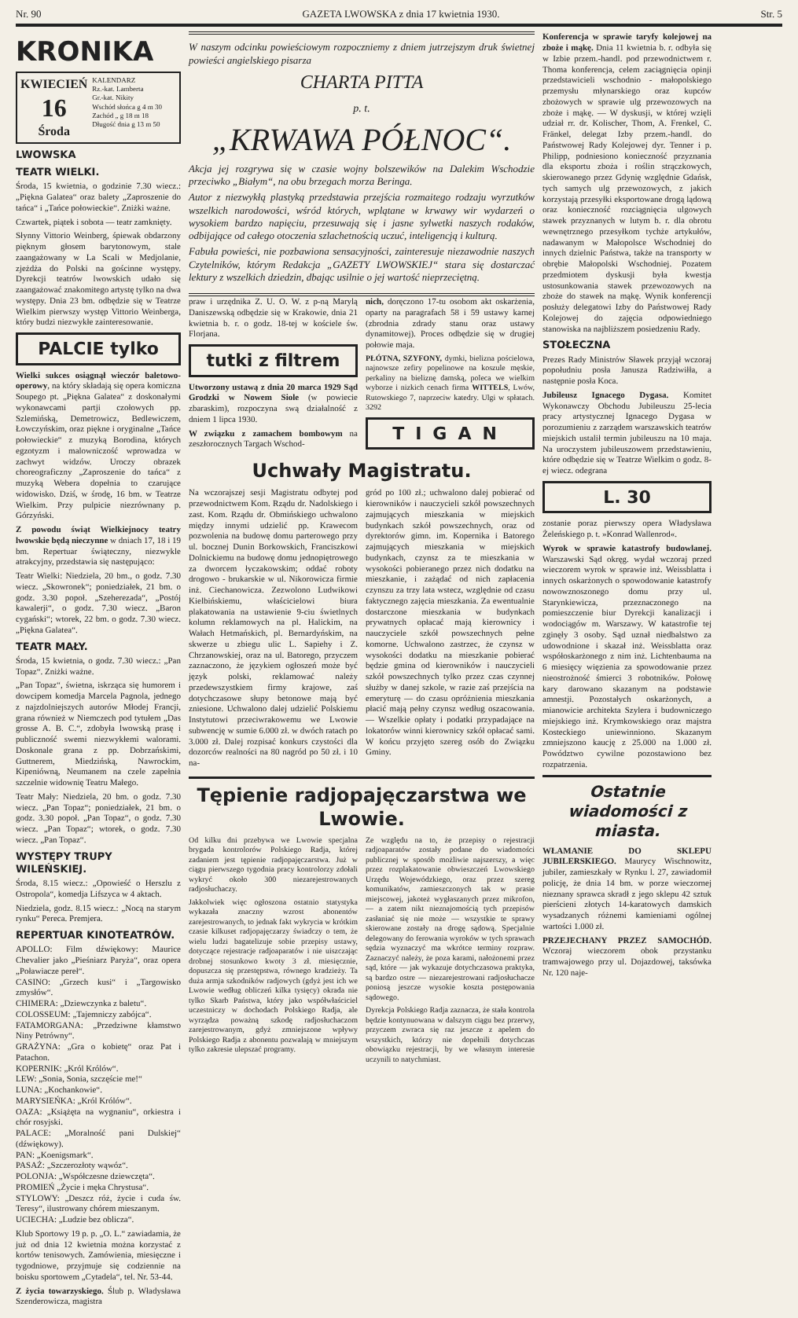Nr. 90 GAZETA LWOWSKA z dnia 17 kwietnia 1930. Str. 5
KRONIKA
KWIECIEŃ
16
Środa
KALENDARZ
Rz.-kat. Lamberta
Gr.-kat. Nikity
Wschód słońca g 4 m 30
Zachód „ g 18 m 18
Długość dnia g 13 m 50
LWOWSKA
TEATR WIELKI.
Środa, 15 kwietnia, o godzinie 7.30 wiecz.: „Piękna Galatea“ oraz balety „Zaproszenie do tańca“ i „Tańce połowieckie“. Zniżki ważne.
Czwartek, piątek i sobota — teatr zamknięty.
Słynny Vittorio Weinberg, śpiewak obdarzony pięknym głosem barytonowym, stale zaangażowany w La Scali w Medjolanie, zjeżdża do Polski na gościnne występy. Dyrekcji teatrów lwowskich udało się zaangażować znakomitego artystę tylko na dwa występy. Dnia 23 bm. odbędzie się w Teatrze Wielkim pierwszy występ Vittorio Weinberga, który budzi niezwykłe zainteresowanie.
PALCIE tylko
Wielki sukces osiągnął wieczór baletowo-operowy, na który składają się opera komiczna Soupego pt. „Piękna Galatea“ z doskonałymi wykonawcami partji czołowych pp. Szlemińską, Demetrowicz, Bedlewiczem, Łowczyńskim, oraz piękne i oryginalne „Tańce połowieckie“ z muzyką Borodina, których egzotyzm i malowniczość wprowadza w zachwyt widzów. Uroczy obrazek choreograficzny „Zaproszenie do tańca“ z muzyką Webera dopełnia to czarujące widowisko. Dziś, w środę, 16 bm. w Teatrze Wielkim. Przy pulpicie niezrównany p. Górzyński.
Z powodu świąt Wielkiejnocy teatry lwowskie będą nieczynne w dniach 17, 18 i 19 bm. Repertuar świąteczny, niezwykle atrakcyjny, przedstawia się następująco:
Teatr Wielki: Niedziela, 20 bm., o godz. 7.30 wiecz. „Skowronek“; poniedziałek, 21 bm. o godz. 3.30 popoł. „Szeherezada“, „Postój kawalerji“, o godz. 7.30 wiecz. „Baron cygański“; wtorek, 22 bm. o godz. 7.30 wiecz. „Piękna Galatea“.
TEATR MAŁY.
Środa, 15 kwietnia, o godz. 7.30 wiecz.: „Pan Topaz“. Zniżki ważne.
„Pan Topaz“, świetna, iskrząca się humorem i dowcipem komedja Marcela Pagnola, jednego z najzdolniejszych autorów Młodej Francji, grana również w Niemczech pod tytułem „Das grosse A. B. C.“, zdobyła lwowską prasę i publiczność swemi niezwykłemi walorami. Doskonale grana z pp. Dobrzańskimi, Guttnerem, Miedzińską, Nawrockim, Kipeniówną, Neumanem na czele zapełnia szczelnie widownię Teatru Małego.
Teatr Mały: Niedziela, 20 bm. o godz. 7.30 wiecz. „Pan Topaz“; poniedziałek, 21 bm. o godz. 3.30 popoł. „Pan Topaz“, o godz. 7.30 wiecz. „Pan Topaz“; wtorek, o godz. 7.30 wiecz. „Pan Topaz“.
WYSTĘPY TRUPY WILEŃSKIEJ.
Środa, 8.15 wiecz.: „Opowieść o Herszlu z Ostropola“, komedja Lifszyca w 4 aktach.
Niedziela, godz. 8.15 wiecz.: „Nocą na starym rynku“ Pereca. Premjera.
REPERTUAR KINOTEATRÓW.
APOLLO: Film dźwiękowy: Maurice Chevalier jako „Pieśniarz Paryża“, oraz opera „Poławiacze pereł“.
CASINO: „Grzech kusi“ i „Targowisko zmysłów“.
CHIMERA: „Dziewczynka z baletu“.
COLOSSEUM: „Tajemniczy zabójca“.
FATAMORGANA: „Przedziwne kłamstwo Niny Petrówny“.
GRAŻYNA: „Gra o kobietę“ oraz Pat i Patachon.
KOPERNIK: „Król Królów“.
LEW: „Sonia, Sonia, szczęście me!“
LUNA: „Kochankowie“.
MARYSIEŃKA: „Król Królów“.
OAZA: „Książęta na wygnaniu“, orkiestra i chór rosyjski.
PALACE: „Moralność pani Dulskiej“ (dźwiękowy).
PAN: „Koenigsmark“.
PASAŻ: „Szczerozłoty wąwóz“.
POLONJA: „Współczesne dziewczęta“.
PROMIEŃ „Życie i męka Chrystusa“.
STYLOWY: „Deszcz róż, życie i cuda św. Teresy“, ilustrowany chórem mieszanym.
UCIECHA: „Ludzie bez oblicza“.
Klub Sportowy 19 p. p. „O. L.“ zawiadamia, że już od dnia 12 kwietnia można korzystać z kortów tenisowych. Zamówienia, miesięczne i tygodniowe, przyjmuje się codziennie na boisku sportowem „Cytadela“, tel. Nr. 53-44.
Z życia towarzyskiego. Ślub p. Władysława Szenderowicza, magistra
W naszym odcinku powieściowym rozpoczniemy z dniem jutrzejszym druk świetnej powieści angielskiego pisarza
CHARTA PITTA
p. t.
„KRWAWA PÓŁNOC“.
Akcja jej rozgrywa się w czasie wojny bolszewików na Dalekim Wschodzie przeciwko „Białym“, na obu brzegach morza Beringa.
Autor z niezwykłą plastyką przedstawia przejścia rozmaitego rodzaju wyrzutków wszelkich narodowości, wśród których, wplątane w krwawy wir wydarzeń o wysokiem bardzo napięciu, przesuwają się i jasne sylwetki naszych rodaków, odbijające od całego otoczenia szlachetnością uczuć, inteligencją i kulturą.
Fabuła powieści, nie pozbawiona sensacyjności, zainteresuje niezawodnie naszych Czytelników, którym Redakcja „GAZETY LWOWSKIEJ“ stara się dostarczać lektury z wszelkich dziedzin, dbając usilnie o jej wartość nieprzeciętną.
praw i urzędnika Z. U. O. W. z p-ną Marylą Daniszewską odbędzie się w Krakowie, dnia 21 kwietnia b. r. o godz. 18-tej w kościele św. Florjana.
tutki z filtrem
Utworzony ustawą z dnia 20 marca 1929 Sąd Grodzki w Nowem Siole (w powiecie zbaraskim), rozpoczyna swą działalność z dniem 1 lipca 1930.
W związku z zamachem bombowym na zeszłorocznych Targach Wschod-
nich, doręczono 17-tu osobom akt oskarżenia, oparty na paragrafach 58 i 59 ustawy karnej (zbrodnia zdrady stanu oraz ustawy dynamitowej). Proces odbędzie się w drugiej połowie maja.
PŁÓTNA, SZYFONY, dymki, bielizna pościelowa, najnowsze zefiry popelinowe na koszule męskie, perkaliny na bieliznę damską, poleca we wielkim wyborze i nizkich cenach firma WITTELS, Lwów, Rutowskiego 7, naprzeciw katedry. Ulgi w spłatach. 3292
TIGAN
Uchwały Magistratu.
Na wczorajszej sesji Magistratu odbytej pod przewodnictwem Kom. Rządu dr. Nadolskiego i zast. Kom. Rządu dr. Obmińskiego uchwalono między innymi udzielić pp. Krawecom pozwolenia na budowę domu parterowego przy ul. bocznej Dunin Borkowskich, Franciszkowi Dolnickiemu na budowę domu jednopiętrowego za dworcem łyczakowskim; oddać roboty drogowo - brukarskie w ul. Nikorowicza firmie inż. Ciechanowicza. Zezwolono Ludwikowi Kielbińskiemu, właścicielowi biura plakatowania na ustawienie 9-ciu świetlnych kolumn reklamowych na pl. Halickim, na Wałach Hetmańskich, pl. Bernardyńskim, na skwerze u zbiegu ulic L. Sapiehy i Z. Chrzanowskiej, oraz na ul. Batorego, przyczem zaznaczono, że językiem ogłoszeń może być język polski, reklamować należy przedewszystkiem firmy krajowe, zaś dotychczasowe słupy betonowe mają być zniesione. Uchwalono dalej udzielić Polskiemu Instytutowi przeciwrakowemu we Lwowie subwencję w sumie 6.000 zł. w dwóch ratach po 3.000 zł. Dalej rozpisać konkurs czystości dla dozorców realności na 80 nagród po 50 zł. i 10 na-
gród po 100 zł.; uchwalono dalej pobierać od kierowników i nauczycieli szkół powszechnych zajmujących mieszkania w miejskich budynkach szkół powszechnych, oraz od dyrektorów gimn. im. Kopernika i Batorego zajmujących mieszkania w miejskich budynkach, czynsz za te mieszkania w wysokości pobieranego przez nich dodatku na mieszkanie, i zażądać od nich zapłacenia czynszu za trzy lata wstecz, względnie od czasu faktycznego zajęcia mieszkania. Za ewentualnie dostarczone mieszkania w budynkach prywatnych opłacać mają kierownicy i nauczyciele szkół powszechnych pełne komorne. Uchwalono zastrzec, że czynsz w wysokości dodatku na mieszkanie pobierać będzie gmina od kierowników i nauczycieli szkół powszechnych tylko przez czas czynnej służby w danej szkole, w razie zaś przejścia na emeryturę — do czasu opróżnienia mieszkania płacić mają pełny czynsz według oszacowania. — Wszelkie opłaty i podatki przypadające na lokatorów winni kierownicy szkół opłacać sami. W końcu przyjęto szereg osób do Związku Gminy.
Tępienie radjopajęczarstwa we Lwowie.
Od kilku dni przebywa we Lwowie specjalna brygada kontrolorów Polskiego Radja, której zadaniem jest tępienie radjopajęczarstwa. Już w ciągu pierwszego tygodnia pracy kontrolorzy zdołali wykryć około 300 niezarejestrowanych radjosłuchaczy.
Jakkolwiek więc ogłoszona ostatnio statystyka wykazała znaczny wzrost abonentów zarejestrowanych, to jednak fakt wykrycia w krótkim czasie kilkuset radjopajęczarzy świadczy o tem, że wielu ludzi bagatelizuje sobie przepisy ustawy, dotyczące rejestracje radjoaparatów i nie uiszczając drobnej stosunkowo kwoty 3 zł. miesięcznie, dopuszcza się przestępstwa, równego kradzieży. Ta duża armja szkodników radjowych (gdyż jest ich we Lwowie według obliczeń kilka tysięcy) okrada nie tylko Skarb Państwa, który jako współwłaściciel uczestniczy w dochodach Polskiego Radja, ale wyrządza poważną szkodę radjosłuchaczom zarejestrowanym, gdyż zmniejszone wpływy Polskiego Radja z abonentu pozwalają w mniejszym tylko zakresie ulepszać programy.
Ze względu na to, że przepisy o rejestracji radjoaparatów zostały podane do wiadomości publicznej w sposób możliwie najszerszy, a więc przez rozplakatowanie obwieszczeń Lwowskiego Urzędu Wojewódzkiego, oraz przez szereg komunikatów, zamieszczonych tak w prasie miejscowej, jakoteż wygłaszanych przez mikrofon, — a zatem nikt nieznajomością tych przepisów zasłaniać się nie może — wszystkie te sprawy skierowane zostały na drogę sądową. Specjalnie delegowany do ferowania wyroków w tych sprawach sędzia wyznaczyć ma wkrótce terminy rozpraw. Zaznaczyć należy, że poza karami, nałożonemi przez sąd, które — jak wykazuje dotychczasowa praktyka, są bardzo ostre — niezarejestrowani radjosłuchacze poniosą jeszcze wysokie koszta postępowania sądowego.
Dyrekcja Polskiego Radja zaznacza, że stała kontrola będzie kontynuowana w dalszym ciągu bez przerwy, przyczem zwraca się raz jeszcze z apelem do wszystkich, którzy nie dopełnili dotychczas obowiązku rejestracji, by we własnym interesie uczynili to natychmiast.
Konferencja w sprawie taryfy kolejowej na zboże i mąkę. Dnia 11 kwietnia b. r. odbyła się w Izbie przem.-handl. pod przewodnictwem r. Thoma konferencja, celem zaciągnięcia opinji przedstawicieli wschodnio - małopolskiego przemysłu młynarskiego oraz kupców zbożowych w sprawie ulg przewozowych na zboże i mąkę. — W dyskusji, w której wzięli udział rr. dr. Kolischer, Thom, A. Frenkel, C. Fränkel, delegat Izby przem.-handl. do Państwowej Rady Kolejowej dyr. Tenner i p. Philipp, podniesiono konieczność przyznania dla eksportu zboża i roślin strączkowych, skierowanego przez Gdynię względnie Gdańsk, tych samych ulg przewozowych, z jakich korzystają przesyłki eksportowane drogą lądową oraz konieczność rozciągnięcia ulgowych stawek przyznanych w lutym b. r. dla obrotu wewnętrznego przesyłkom tychże artykułów, nadawanym w Małopolsce Wschodniej do innych dzielnic Państwa, także na transporty w obrębie Małopolski Wschodniej. Pozatem przedmiotem dyskusji była kwestja ustosunkowania stawek przewozowych na zboże do stawek na mąkę. Wynik konferencji posłuży delegatowi Izby do Państwowej Rady Kolejowej do zajęcia odpowiedniego stanowiska na najbliższem posiedzeniu Rady.
STOŁECZNA
Prezes Rady Ministrów Sławek przyjął wczoraj popołudniu posła Janusza Radziwiłła, a następnie posła Koca.
Jubileusz Ignacego Dygasa. Komitet Wykonawczy Obchodu Jubileuszu 25-lecia pracy artystycznej Ignacego Dygasa w porozumieniu z zarządem warszawskich teatrów miejskich ustalił termin jubileuszu na 10 maja. Na uroczystem jubileuszowem przedstawieniu, które odbędzie się w Teatrze Wielkim o godz. 8-ej wiecz. odegrana
L. 30
zostanie poraz pierwszy opera Władysława Żeleńskiego p. t. »Konrad Wallenrod«.
Wyrok w sprawie katastrofy budowlanej. Warszawski Sąd okręg. wydał wczoraj przed wieczorem wyrok w sprawie inż. Weissblatta i innych oskarżonych o spowodowanie katastrofy nowowznoszonego domu przy ul. Starynkiewicza, przeznaczonego na pomieszczenie biur Dyrekcji kanalizacji i wodociągów m. Warszawy. W katastrofie tej zginęły 3 osoby. Sąd uznał niedbalstwo za udowodnione i skazał inż. Weissblatta oraz współoskarżonego z nim inż. Lichtenbauma na 6 miesięcy więzienia za spowodowanie przez nieostrożność śmierci 3 robotników. Połowę kary darowano skazanym na podstawie amnestji. Pozostałych oskarżonych, a mianowicie architekta Szylera i budowniczego miejskiego inż. Krymkowskiego oraz majstra Kosteckiego uniewinniono. Skazanym zmniejszono kaucję z 25.000 na 1.000 zł. Powództwo cywilne pozostawiono bez rozpatrzenia.
Ostatnie wiadomości z miasta.
WŁAMANIE DO SKLEPU JUBILERSKIEGO. Maurycy Wischnowitz, jubiler, zamieszkały w Rynku l. 27, zawiadomił policję, że dnia 14 bm. w porze wieczornej nieznany sprawca skradł z jego sklepu 42 sztuk pierścieni złotych 14-karatowych damskich wysadzanych różnemi kamieniami ogólnej wartości 1.000 zł.
PRZEJECHANY PRZEZ SAMOCHÓD. Wczoraj wieczorem obok przystanku tramwajowego przy ul. Dojazdowej, taksówka Nr. 120 naje-